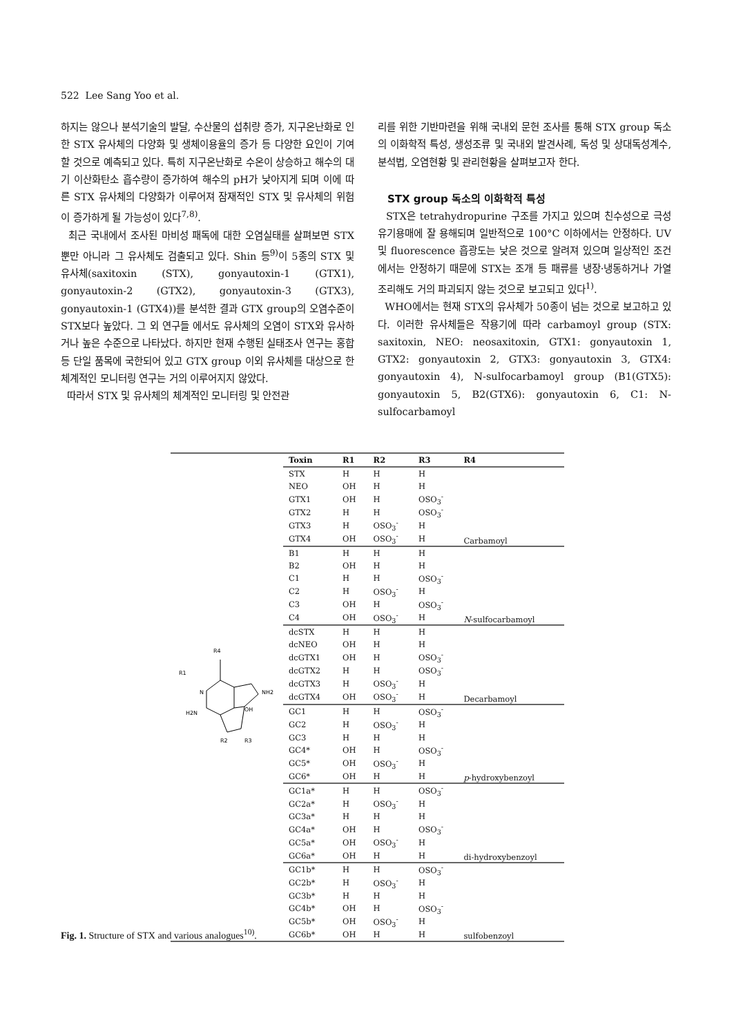522 Lee Sang Yoo et al.
하지는 않으나 분석기술의 발달, 수산물의 섭취량 증가, 지구온난화로 인한 STX 유사체의 다양화 및 생체이용율의 증가 등 다양한 요인이 기여할 것으로 예측되고 있다. 특히 지구온난화로 수온이 상승하고 해수의 대기 이산화탄소 흡수량이 증가하여 해수의 pH가 낮아지게 되며 이에 따른 STX 유사체의 다양화가 이루어져 잠재적인 STX 및 유사체의 위험이 증가하게 될 가능성이 있다<sup>7,8)</sup>.
최근 국내에서 조사된 마비성 패독에 대한 오염실태를 살펴보면 STX 뿐만 아니라 그 유사체도 검출되고 있다. Shin 등<sup>9)</sup>이 5종의 STX 및 유사체(saxitoxin (STX), gonyautoxin-1 (GTX1), gonyautoxin-2 (GTX2), gonyautoxin-3 (GTX3), gonyautoxin-1 (GTX4))를 분석한 결과 GTX group의 오염수준이 STX보다 높았다. 그 외 연구들 에서도 유사체의 오염이 STX와 유사하거나 높은 수준으로 나타났다. 하지만 현재 수행된 실태조사 연구는 홍합 등 단일 품목에 국한되어 있고 GTX group 이외 유사체를 대상으로 한 체계적인 모니터링 연구는 거의 이루어지지 않았다.
따라서 STX 및 유사체의 체계적인 모니터링 및 안전관
리를 위한 기반마련을 위해 국내외 문헌 조사를 통해 STX group 독소의 이화학적 특성, 생성조류 및 국내외 발견사례, 독성 및 상대독성계수, 분석법, 오염현황 및 관리현황을 살펴보고자 한다.
STX group 독소의 이화학적 특성
STX은 tetrahydropurine 구조를 가지고 있으며 친수성으로 극성 유기용매에 잘 용해되며 일반적으로 100°C 이하에서는 안정하다. UV 및 fluorescence 흡광도는 낮은 것으로 알려져 있으며 일상적인 조건에서는 안정하기 때문에 STX는 조개 등 패류를 냉장·냉동하거나 가열 조리해도 거의 파괴되지 않는 것으로 보고되고 있다<sup>1)</sup>.
WHO에서는 현재 STX의 유사체가 50종이 넘는 것으로 보고하고 있다. 이러한 유사체들은 작용기에 따라 carbamoyl group (STX: saxitoxin, NEO: neosaxitoxin, GTX1: gonyautoxin 1, GTX2: gonyautoxin 2, GTX3: gonyautoxin 3, GTX4: gonyautoxin 4), N-sulfocarbamoyl group (B1(GTX5): gonyautoxin 5, B2(GTX6): gonyautoxin 6, C1: N-sulfocarbamoyl
R4
R1
N
H2N
NH2
OH
R2
R3
| Toxin | R1 | R2 | R3 | R4 |
| --- | --- | --- | --- | --- |
| STX | H | H | H | Carbamoyl |
| NEO | OH | H | H | |
| GTX1 | OH | H | OSO<sub>3</sub><sup>-</sup> | |
| GTX2 | H | H | OSO<sub>3</sub><sup>-</sup> | |
| GTX3 | H | OSO<sub>3</sub><sup>-</sup> | H | |
| GTX4 | OH | OSO<sub>3</sub><sup>-</sup> | H | |
| B1 | H | H | H | N -sulfocarbamoyl |
| B2 | OH | H | H | |
| C1 | H | H | OSO<sub>3</sub><sup>-</sup> | |
| C2 | H | OSO<sub>3</sub><sup>-</sup> | H | |
| C3 | OH | H | OSO<sub>3</sub><sup>-</sup> | |
| C4 | OH | OSO<sub>3</sub><sup>-</sup> | H | |
| dcSTX | H | H | H | Decarbamoyl |
| dcNEO | OH | H | H | |
| dcGTX1 | OH | H | OSO<sub>3</sub><sup>-</sup> | |
| dcGTX2 | H | H | OSO<sub>3</sub><sup>-</sup> | |
| dcGTX3 | H | OSO<sub>3</sub><sup>-</sup> | H | |
| dcGTX4 | OH | OSO<sub>3</sub><sup>-</sup> | H | |
| GC1 | H | H | OSO<sub>3</sub><sup>-</sup> | p -hydroxybenzoyl |
| GC2 | H | OSO<sub>3</sub><sup>-</sup> | H | |
| GC3 | H | H | H | |
| GC4* | OH | H | OSO<sub>3</sub><sup>-</sup> | |
| GC5* | OH | OSO<sub>3</sub><sup>-</sup> | H | |
| GC6* | OH | H | H | |
| GC1a* | H | H | OSO<sub>3</sub><sup>-</sup> | di-hydroxybenzoyl |
| GC2a* | H | OSO<sub>3</sub><sup>-</sup> | H | |
| GC3a* | H | H | H | |
| GC4a* | OH | H | OSO<sub>3</sub><sup>-</sup> | |
| GC5a* | OH | OSO<sub>3</sub><sup>-</sup> | H | |
| GC6a* | OH | H | H | |
| GC1b* | H | H | OSO<sub>3</sub><sup>-</sup> | sulfobenzoyl |
| GC2b* | H | OSO<sub>3</sub><sup>-</sup> | H | |
| GC3b* | H | H | H | |
| GC4b* | OH | H | OSO<sub>3</sub><sup>-</sup> | |
| GC5b* | OH | OSO<sub>3</sub><sup>-</sup> | H | |
| GC6b* | OH | H | H | |
Fig. 1. Structure of STX and various analogues<sup>10)</sup>.